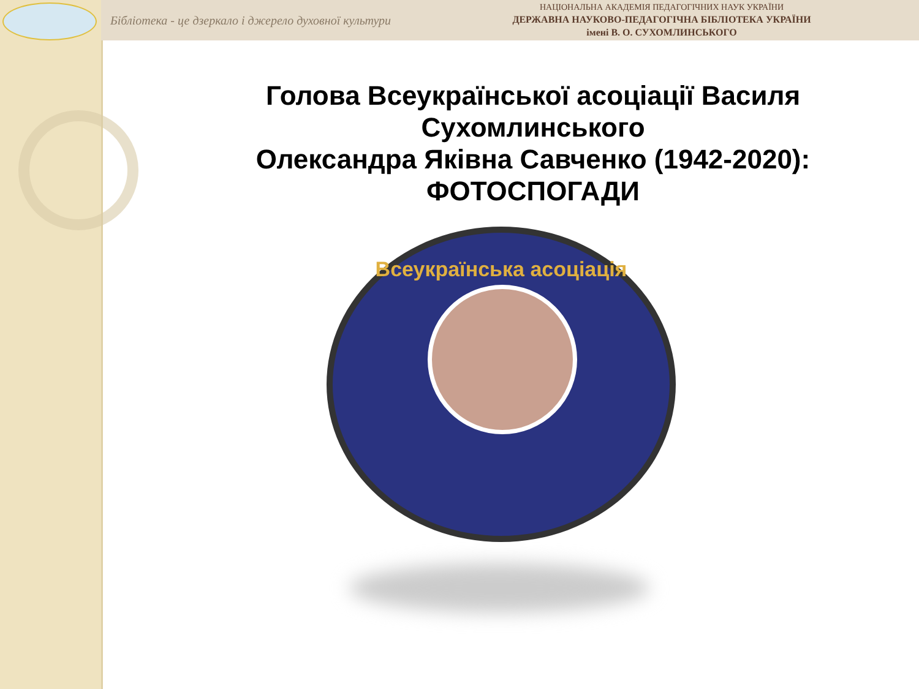Бібліотека - це дзеркало і джерело духовної культури
НАЦІОНАЛЬНА АКАДЕМІЯ ПЕДАГОГІЧНИХ НАУК УКРАЇНИ
ДЕРЖАВНА НАУКОВО-ПЕДАГОГІЧНА БІБЛІОТЕКА УКРАЇНИ
імені В. О. СУХОМЛИНСЬКОГО
Голова Всеукраїнської асоціації Василя Сухомлинського
Олександра Яківна Савченко (1942-2020):
ФОТОСПОГАДИ
Всеукраїнська асоціація